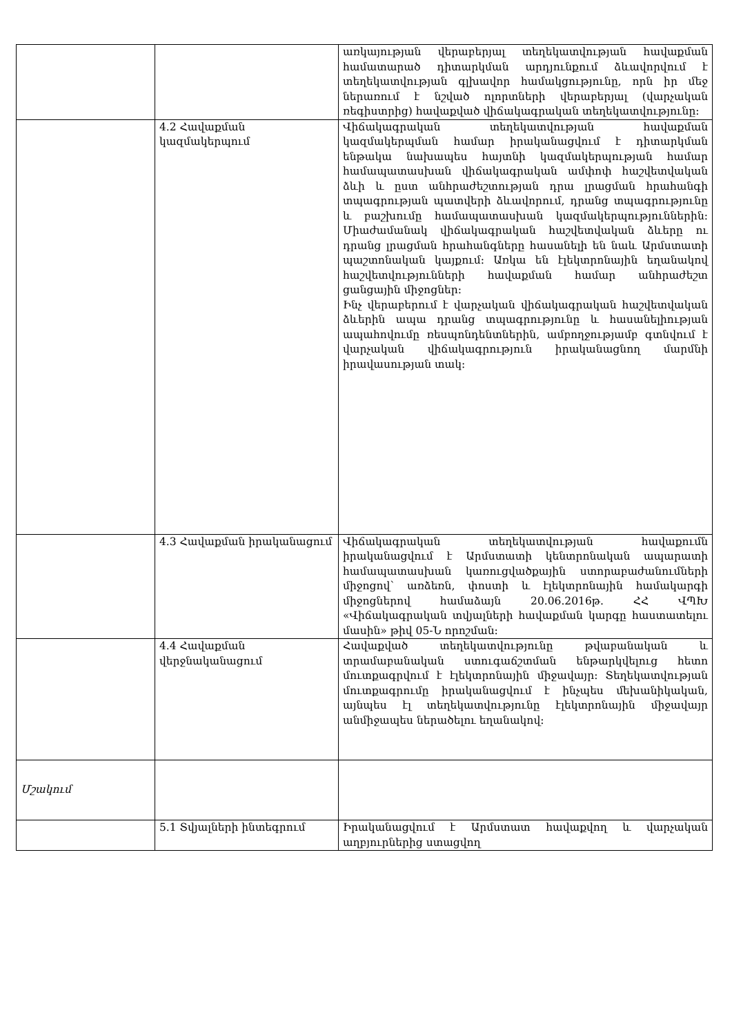| | | առկայության վերաբերյալ տեղեկատվության հավաքման համատարած դիտարկման արդյունքում ձևավորվում է տեղեկատվության գլխավոր համակցությունը, որն իր մեջ ներառում է նշված ոլորտների վերաբերյալ (վարչական ռեգիստրից) հավաքված վիճակագրական տեղեկատվությունը: |
| | 4.2 Հավաքման կազմակերպում | Վիճակագրական տեղեկատվության հավաքման կազմակերպման համար իրականացվում է դիտարկման ենթակա նախապես հայտնի կազմակերպության համար համապատասխան վիճակագրական ամփոփ հաշվետվական ձևի և ըստ անհրաժեշտության դրա լրացման հրահանգի տպագրության պատվերի ձևավորում, դրանց տպագրությունը և բաշխումը համապատասխան կազմակերպություններին: Միաժամանակ վիճակագրական հաշվետվական ձևերը ու դրանց լրացման հրահանգները հասանելի են նաև Արմստատի պաշտոնական կայքում: Առկա են էլեկտրոնային եղանակով հաշվետվությունների հավաքման համար անհրաժեշտ ցանցային միջոցներ: Ինչ վերաբերում է վարչական վիճակագրական հաշվետվական ձևերին ապա դրանց տպագրությունը և հասանելիության ապահովումը ռեսպոնդենտներին, ամբողջությամբ գտնվում է վարչական վիճակագրություն իրականացնող մարմնի իրավասության տակ: |
| | 4.3 Հավաքման իրականացում | Վիճակագրական տեղեկատվության հավաքումն իրականացվում է Արմստատի կենտրոնական ապարատի համապատասխան կառուցվածքային ստորաբաժանումների միջոցով՝ առձեռն, փոստի և էլեկտրոնային համակարգի միջոցներով համաձայն 20.06.2016թ. ՀՀ ՎՊԽ «Վիճակագրական տվյալների հավաքման կարգը հաստատելու մասին» թիվ 05-Ն որոշման: |
| | 4.4 Հավաքման վերջնականացում | Հավաքված տեղեկատվությունը թվաբանական և տրամաբանական ստուգաճշտման ենթարկվելուց հետո մուտքագրվում է էլեկտրոնային միջավայր: Տեղեկատվության մուտքագրումը իրականացվում է ինչպես մեխանիկական, այնպես էլ տեղեկատվությունը էլեկտրոնային միջավայր անմիջապես ներածելու եղանակով: |
| Մշակում | | |
| | 5.1 Տվյալների ինտեգրում | Իրականացվում է Արմստատ հավաքվող և վարչական աղբյուրներից ստացվող |